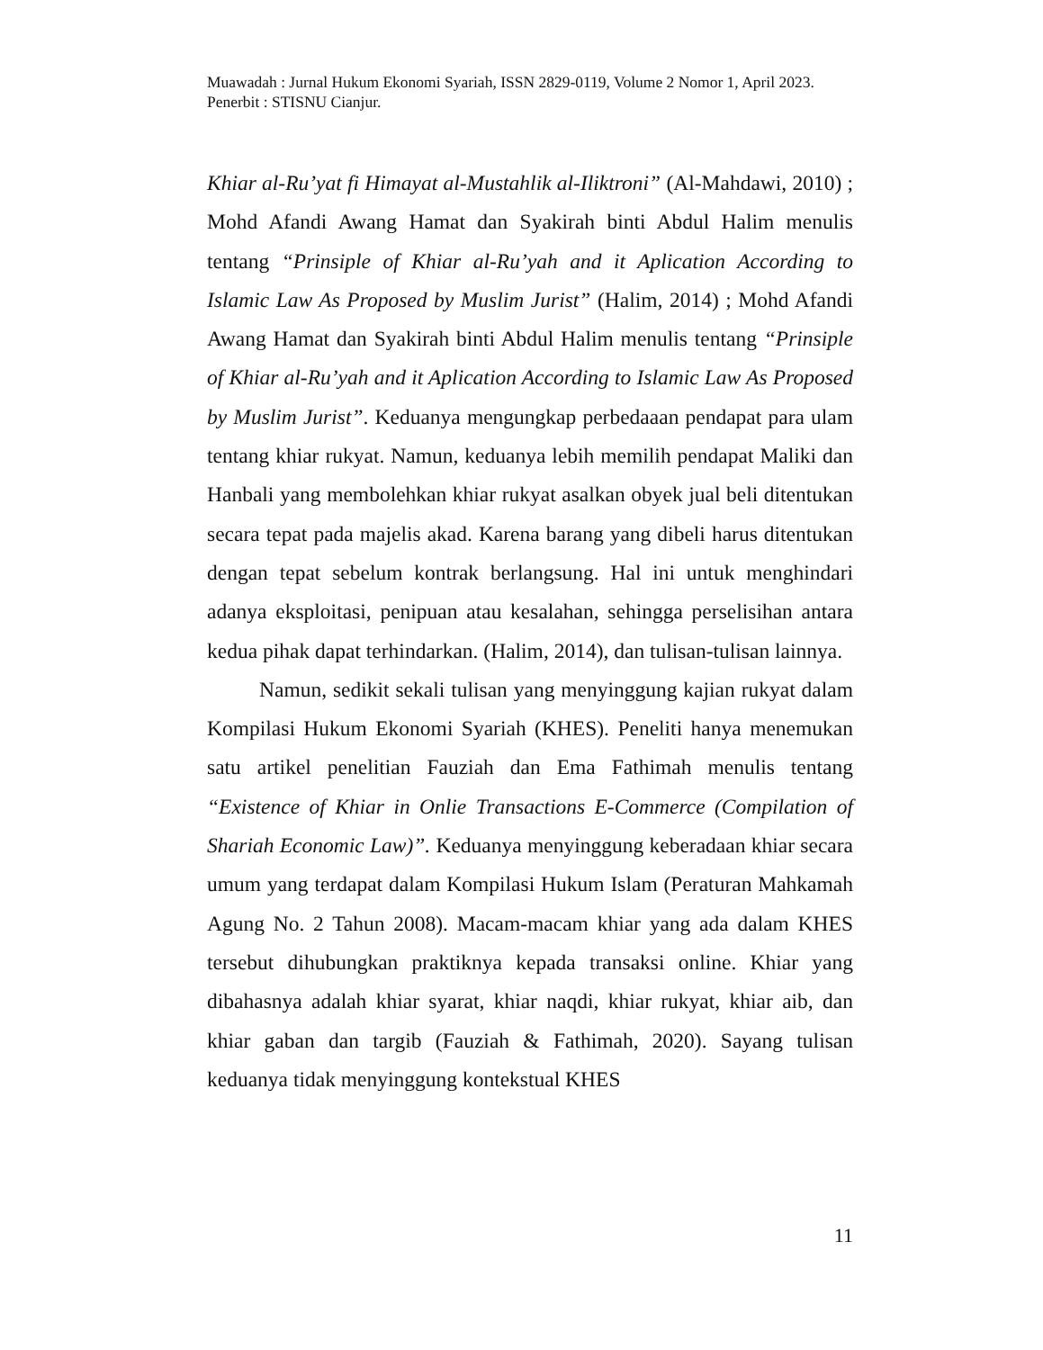Muawadah : Jurnal Hukum Ekonomi Syariah, ISSN 2829-0119, Volume 2 Nomor 1, April 2023. Penerbit : STISNU Cianjur.
Khiar al-Ru’yat fi Himayat al-Mustahlik al-Iliktroni” (Al-Mahdawi, 2010) ; Mohd Afandi Awang Hamat dan Syakirah binti Abdul Halim menulis tentang “Prinsiple of Khiar al-Ru’yah and it Aplication According to Islamic Law As Proposed by Muslim Jurist” (Halim, 2014) ; Mohd Afandi Awang Hamat dan Syakirah binti Abdul Halim menulis tentang “Prinsiple of Khiar al-Ru’yah and it Aplication According to Islamic Law As Proposed by Muslim Jurist”. Keduanya mengungkap perbedaaan pendapat para ulam tentang khiar rukyat. Namun, keduanya lebih memilih pendapat Maliki dan Hanbali yang membolehkan khiar rukyat asalkan obyek jual beli ditentukan secara tepat pada majelis akad. Karena barang yang dibeli harus ditentukan dengan tepat sebelum kontrak berlangsung. Hal ini untuk menghindari adanya eksploitasi, penipuan atau kesalahan, sehingga perselisihan antara kedua pihak dapat terhindarkan. (Halim, 2014), dan tulisan-tulisan lainnya.
Namun, sedikit sekali tulisan yang menyinggung kajian rukyat dalam Kompilasi Hukum Ekonomi Syariah (KHES). Peneliti hanya menemukan satu artikel penelitian Fauziah dan Ema Fathimah menulis tentang “Existence of Khiar in Onlie Transactions E-Commerce (Compilation of Shariah Economic Law)”. Keduanya menyinggung keberadaan khiar secara umum yang terdapat dalam Kompilasi Hukum Islam (Peraturan Mahkamah Agung No. 2 Tahun 2008). Macam-macam khiar yang ada dalam KHES tersebut dihubungkan praktiknya kepada transaksi online. Khiar yang dibahasnya adalah khiar syarat, khiar naqdi, khiar rukyat, khiar aib, dan khiar gaban dan targib (Fauziah & Fathimah, 2020). Sayang tulisan keduanya tidak menyinggung kontekstual KHES
11